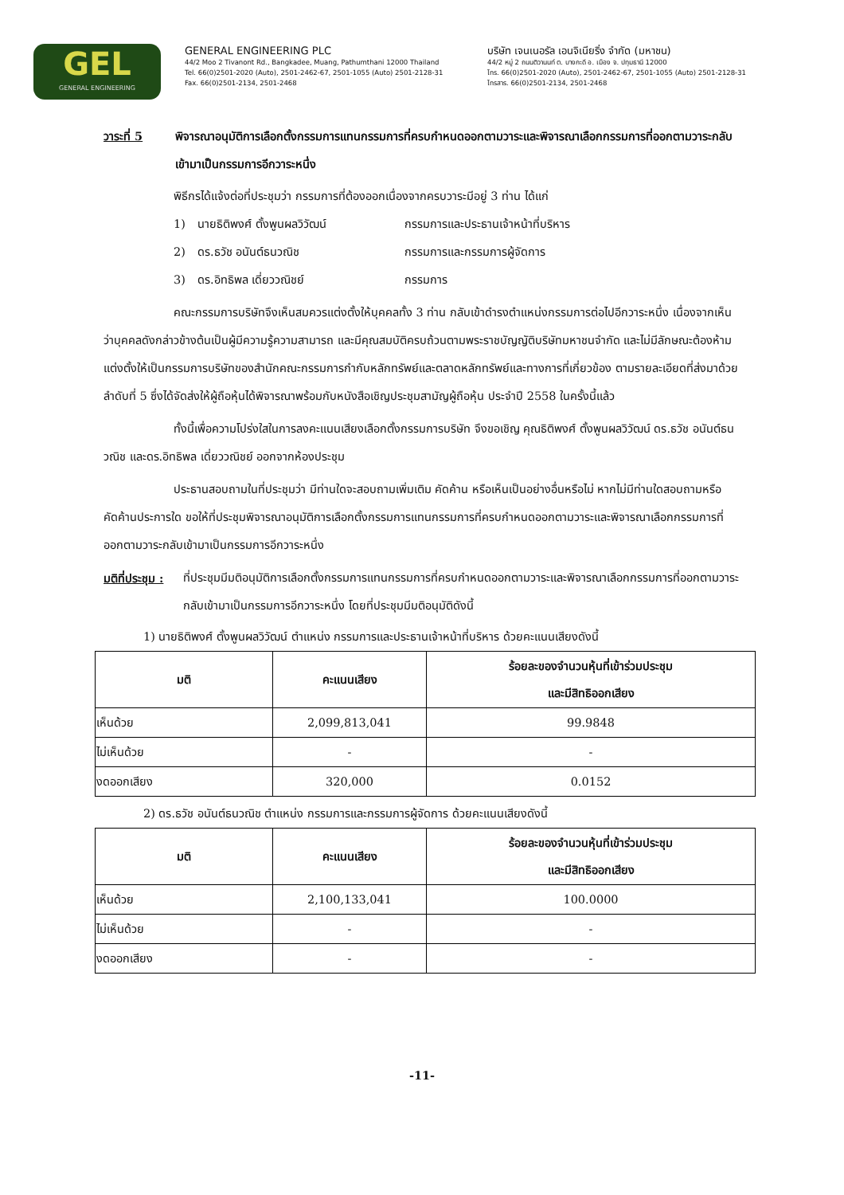GEL
GENERAL ENGINEERING
GENERAL ENGINEERING PLC
44/2 Moo 2 Tivanont Rd., Bangkadee, Muang, Pathumthani 12000 Thailand
Tel. 66(0)2501-2020 (Auto), 2501-2462-67, 2501-1055 (Auto) 2501-2128-31
Fax. 66(0)2501-2134, 2501-2468
บริษัท เจนเนอรัล เอนจิเนียริ่ง จำกัด (มหาชน)
44/2 หมู่ 2 ถนนติวานนท์ ต. บางกะดี อ. เมือง จ. ปทุมธานี 12000
โทร. 66(0)2501-2020 (Auto), 2501-2462-67, 2501-1055 (Auto) 2501-2128-31
โทรสาร. 66(0)2501-2134, 2501-2468
วาระที่ 5 พิจารณาอนุมัติการเลือกตั้งกรรมการแทนกรรมการที่ครบกำหนดออกตามวาระและพิจารณาเลือกกรรมการที่ออกตามวาระกลับเข้ามาเป็นกรรมการอีกวาระหนึ่ง
พิธีกรได้แจ้งต่อที่ประชุมว่า กรรมการที่ต้องออกเนื่องจากครบวาระมีอยู่ 3 ท่าน ได้แก่
1) นายธิติพงศ์ ตั้งพูนผลวิวัฒน์ กรรมการและประธานเจ้าหน้าที่บริหาร
2) ดร.ธวัช อนันต์ธนวณิช กรรมการและกรรมการผู้จัดการ
3) ดร.อิทธิพล เดี่ยววณิชย์ กรรมการ
คณะกรรมการบริษัทจึงเห็นสมควรแต่งตั้งให้บุคคลทั้ง 3 ท่าน กลับเข้าดำรงตำแหน่งกรรมการต่อไปอีกวาระหนึ่ง เนื่องจากเห็นว่าบุคคลดังกล่าวข้างต้นเป็นผู้มีความรู้ความสามารถ และมีคุณสมบัติครบถ้วนตามพระราชบัญญัติบริษัทมหาชนจำกัด และไม่มีลักษณะต้องห้ามแต่งตั้งให้เป็นกรรมการบริษัทของสำนักคณะกรรมการกำกับหลักทรัพย์และตลาดหลักทรัพย์และทางการที่เกี่ยวข้อง ตามรายละเอียดที่ส่งมาด้วยลำดับที่ 5 ซึ่งได้จัดส่งให้ผู้ถือหุ้นได้พิจารณาพร้อมกับหนังสือเชิญประชุมสามัญผู้ถือหุ้น ประจำปี 2558 ในครั้งนี้แล้ว
ทั้งนี้เพื่อความโปร่งใสในการลงคะแนนเสียงเลือกตั้งกรรมการบริษัท จึงขอเชิญ คุณธิติพงศ์ ตั้งพูนผลวิวัฒน์ ดร.ธวัช อนันต์ธนวณิช และดร.อิทธิพล เดี่ยววณิชย์ ออกจากห้องประชุม
ประธานสอบถามในที่ประชุมว่า มีท่านใดจะสอบถามเพิ่มเติม คัดค้าน หรือเห็นเป็นอย่างอื่นหรือไม่ หากไม่มีท่านใดสอบถามหรือคัดค้านประการใด ขอให้ที่ประชุมพิจารณาอนุมัติการเลือกตั้งกรรมการแทนกรรมการที่ครบกำหนดออกตามวาระและพิจารณาเลือกกรรมการที่ออกตามวาระกลับเข้ามาเป็นกรรมการอีกวาระหนึ่ง
มติที่ประชุม : ที่ประชุมมีมติอนุมัติการเลือกตั้งกรรมการแทนกรรมการที่ครบกำหนดออกตามวาระและพิจารณาเลือกกรรมการที่ออกตามวาระกลับเข้ามาเป็นกรรมการอีกวาระหนึ่ง โดยที่ประชุมมีมติอนุมัติดังนี้
1) นายธิติพงศ์ ตั้งพูนผลวิวัฒน์ ตำแหน่ง กรรมการและประธานเจ้าหน้าที่บริหาร ด้วยคะแนนเสียงดังนี้
| มติ | คะแนนเสียง | ร้อยละของจำนวนหุ้นที่เข้าร่วมประชุม และมีสิทธิออกเสียง |
| --- | --- | --- |
| เห็นด้วย | 2,099,813,041 | 99.9848 |
| ไม่เห็นด้วย | - | - |
| งดออกเสียง | 320,000 | 0.0152 |
2) ดร.ธวัช อนันต์ธนวณิช ตำแหน่ง กรรมการและกรรมการผู้จัดการ ด้วยคะแนนเสียงดังนี้
| มติ | คะแนนเสียง | ร้อยละของจำนวนหุ้นที่เข้าร่วมประชุม และมีสิทธิออกเสียง |
| --- | --- | --- |
| เห็นด้วย | 2,100,133,041 | 100.0000 |
| ไม่เห็นด้วย | - | - |
| งดออกเสียง | - | - |
-11-